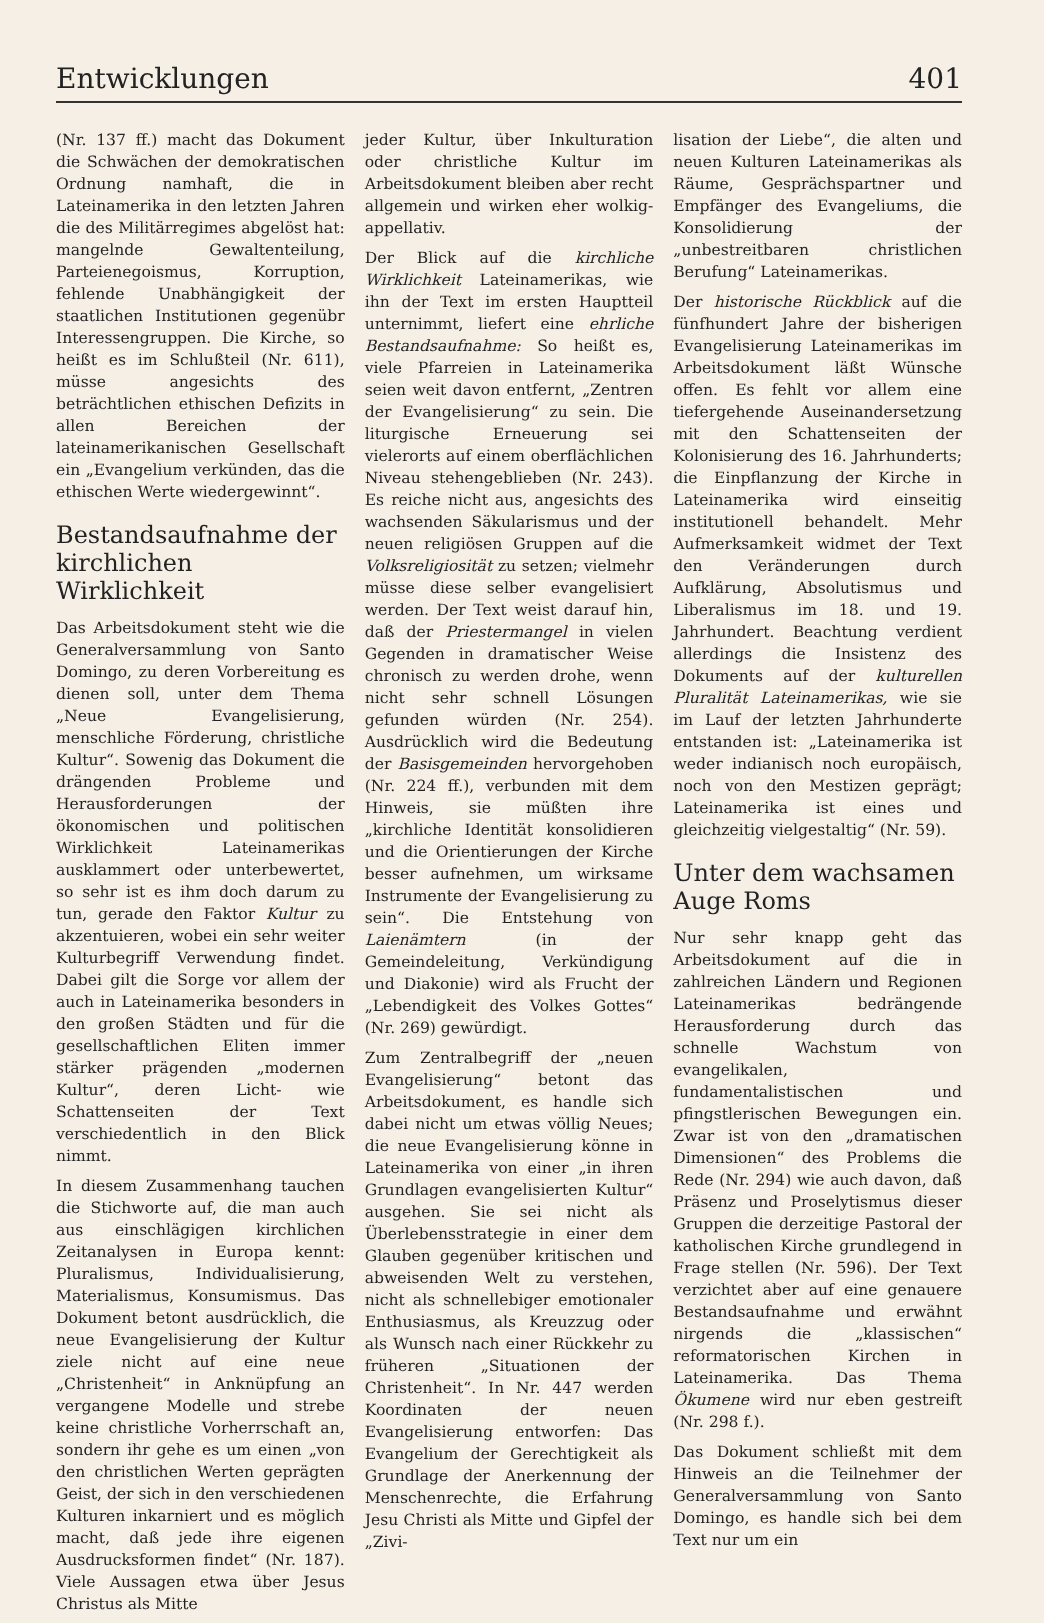Entwicklungen 401
(Nr. 137 ff.) macht das Dokument die Schwächen der demokratischen Ordnung namhaft, die in Lateinamerika in den letzten Jahren die des Militärregimes abgelöst hat: mangelnde Gewaltenteilung, Parteienegoismus, Korruption, fehlende Unabhängigkeit der staatlichen Institutionen gegenübr Interessengruppen. Die Kirche, so heißt es im Schlußteil (Nr. 611), müsse angesichts des beträchtlichen ethischen Defizits in allen Bereichen der lateinamerikanischen Gesellschaft ein „Evangelium verkünden, das die ethischen Werte wiedergewinnt“.
Bestandsaufnahme der kirchlichen Wirklichkeit
Das Arbeitsdokument steht wie die Generalversammlung von Santo Domingo, zu deren Vorbereitung es dienen soll, unter dem Thema „Neue Evangelisierung, menschliche Förderung, christliche Kultur“. Sowenig das Dokument die drängenden Probleme und Herausforderungen der ökonomischen und politischen Wirklichkeit Lateinamerikas ausklammert oder unterbewertet, so sehr ist es ihm doch darum zu tun, gerade den Faktor Kultur zu akzentuieren, wobei ein sehr weiter Kulturbegriff Verwendung findet. Dabei gilt die Sorge vor allem der auch in Lateinamerika besonders in den großen Städten und für die gesellschaftlichen Eliten immer stärker prägenden „modernen Kultur“, deren Licht- wie Schattenseiten der Text verschiedentlich in den Blick nimmt.
In diesem Zusammenhang tauchen die Stichworte auf, die man auch aus einschlägigen kirchlichen Zeitanalysen in Europa kennt: Pluralismus, Individualisierung, Materialismus, Konsumismus. Das Dokument betont ausdrücklich, die neue Evangelisierung der Kultur ziele nicht auf eine neue „Christenheit“ in Anknüpfung an vergangene Modelle und strebe keine christliche Vorherrschaft an, sondern ihr gehe es um einen „von den christlichen Werten geprägten Geist, der sich in den verschiedenen Kulturen inkarniert und es möglich macht, daß jede ihre eigenen Ausdrucksformen findet“ (Nr. 187). Viele Aussagen etwa über Jesus Christus als Mitte
jeder Kultur, über Inkulturation oder christliche Kultur im Arbeitsdokument bleiben aber recht allgemein und wirken eher wolkig-appellativ.
Der Blick auf die kirchliche Wirklichkeit Lateinamerikas, wie ihn der Text im ersten Hauptteil unternimmt, liefert eine ehrliche Bestandsaufnahme: So heißt es, viele Pfarreien in Lateinamerika seien weit davon entfernt, „Zentren der Evangelisierung“ zu sein. Die liturgische Erneuerung sei vielerorts auf einem oberflächlichen Niveau stehengeblieben (Nr. 243). Es reiche nicht aus, angesichts des wachsenden Säkularismus und der neuen religiösen Gruppen auf die Volksreligiosität zu setzen; vielmehr müsse diese selber evangelisiert werden. Der Text weist darauf hin, daß der Priestermangel in vielen Gegenden in dramatischer Weise chronisch zu werden drohe, wenn nicht sehr schnell Lösungen gefunden würden (Nr. 254). Ausdrücklich wird die Bedeutung der Basisgemeinden hervorgehoben (Nr. 224 ff.), verbunden mit dem Hinweis, sie müßten ihre „kirchliche Identität konsolidieren und die Orientierungen der Kirche besser aufnehmen, um wirksame Instrumente der Evangelisierung zu sein“. Die Entstehung von Laienämtern (in der Gemeindeleitung, Verkündigung und Diakonie) wird als Frucht der „Lebendigkeit des Volkes Gottes“ (Nr. 269) gewürdigt.
Zum Zentralbegriff der „neuen Evangelisierung“ betont das Arbeitsdokument, es handle sich dabei nicht um etwas völlig Neues; die neue Evangelisierung könne in Lateinamerika von einer „in ihren Grundlagen evangelisierten Kultur“ ausgehen. Sie sei nicht als Überlebensstrategie in einer dem Glauben gegenüber kritischen und abweisenden Welt zu verstehen, nicht als schnellebiger emotionaler Enthusiasmus, als Kreuzzug oder als Wunsch nach einer Rückkehr zu früheren „Situationen der Christenheit“. In Nr. 447 werden Koordinaten der neuen Evangelisierung entworfen: Das Evangelium der Gerechtigkeit als Grundlage der Anerkennung der Menschenrechte, die Erfahrung Jesu Christi als Mitte und Gipfel der „Zivi-
lisation der Liebe“, die alten und neuen Kulturen Lateinamerikas als Räume, Gesprächspartner und Empfänger des Evangeliums, die Konsolidierung der „unbestreitbaren christlichen Berufung“ Lateinamerikas.
Der historische Rückblick auf die fünfhundert Jahre der bisherigen Evangelisierung Lateinamerikas im Arbeitsdokument läßt Wünsche offen. Es fehlt vor allem eine tiefergehende Auseinandersetzung mit den Schattenseiten der Kolonisierung des 16. Jahrhunderts; die Einpflanzung der Kirche in Lateinamerika wird einseitig institutionell behandelt. Mehr Aufmerksamkeit widmet der Text den Veränderungen durch Aufklärung, Absolutismus und Liberalismus im 18. und 19. Jahrhundert. Beachtung verdient allerdings die Insistenz des Dokuments auf der kulturellen Pluralität Lateinamerikas, wie sie im Lauf der letzten Jahrhunderte entstanden ist: „Lateinamerika ist weder indianisch noch europäisch, noch von den Mestizen geprägt; Lateinamerika ist eines und gleichzeitig vielgestaltig“ (Nr. 59).
Unter dem wachsamen Auge Roms
Nur sehr knapp geht das Arbeitsdokument auf die in zahlreichen Ländern und Regionen Lateinamerikas bedrängende Herausforderung durch das schnelle Wachstum von evangelikalen, fundamentalistischen und pfingstlerischen Bewegungen ein. Zwar ist von den „dramatischen Dimensionen“ des Problems die Rede (Nr. 294) wie auch davon, daß Präsenz und Proselytismus dieser Gruppen die derzeitige Pastoral der katholischen Kirche grundlegend in Frage stellen (Nr. 596). Der Text verzichtet aber auf eine genauere Bestandsaufnahme und erwähnt nirgends die „klassischen“ reformatorischen Kirchen in Lateinamerika. Das Thema Ökumene wird nur eben gestreift (Nr. 298 f.).
Das Dokument schließt mit dem Hinweis an die Teilnehmer der Generalversammlung von Santo Domingo, es handle sich bei dem Text nur um ein